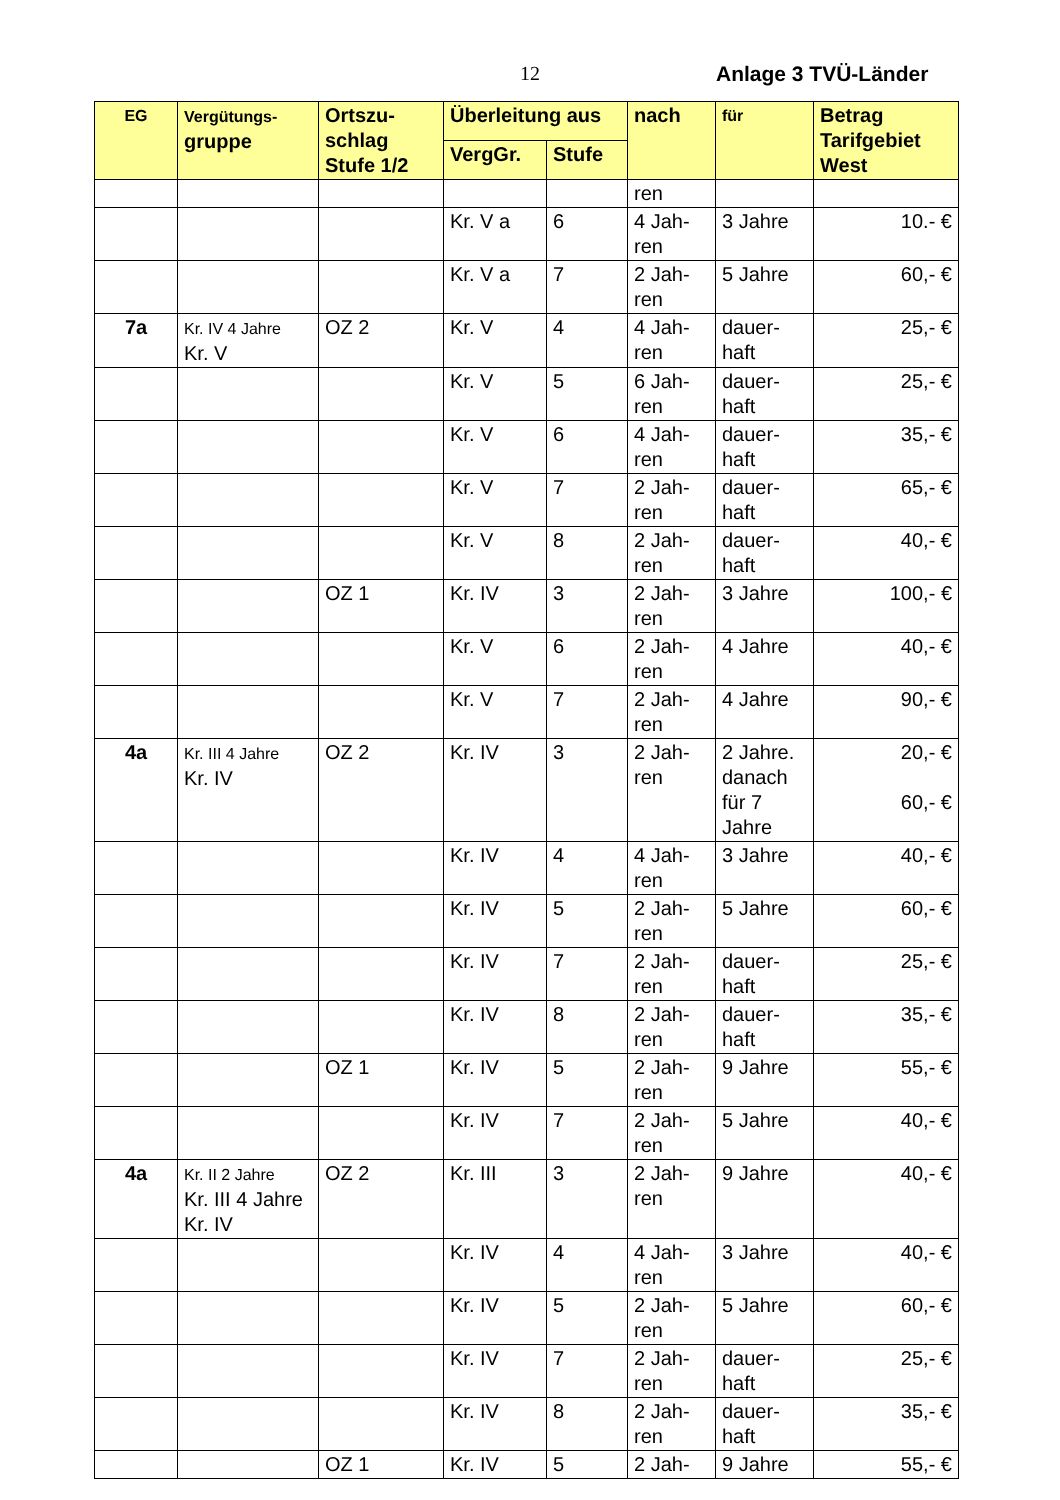12 Anlage 3 TVÜ-Länder
| EG | Vergütungs- gruppe | Ortszu- schlag Stufe 1/2 | Überleitung aus | | nach | für | Betrag Tarifgebiet West |
| --- | --- | --- | --- | --- | --- | --- | --- |
| | | | VergGr. | Stufe | | | |
| | | | | | ren | | |
| | | | Kr. V a | 6 | 4 Jah- ren | 3 Jahre | 10.- € |
| | | | Kr. V a | 7 | 2 Jah- ren | 5 Jahre | 60,- € |
| 7a | Kr. IV 4 Jahre Kr. V | OZ 2 | Kr. V | 4 | 4 Jah- ren | dauer- haft | 25,- € |
| | | | Kr. V | 5 | 6 Jah- ren | dauer- haft | 25,- € |
| | | | Kr. V | 6 | 4 Jah- ren | dauer- haft | 35,- € |
| | | | Kr. V | 7 | 2 Jah- ren | dauer- haft | 65,- € |
| | | | Kr. V | 8 | 2 Jah- ren | dauer- haft | 40,- € |
| | | OZ 1 | Kr. IV | 3 | 2 Jah- ren | 3 Jahre | 100,- € |
| | | | Kr. V | 6 | 2 Jah- ren | 4 Jahre | 40,- € |
| | | | Kr. V | 7 | 2 Jah- ren | 4 Jahre | 90,- € |
| 4a | Kr. III 4 Jahre Kr. IV | OZ 2 | Kr. IV | 3 | 2 Jah- ren | 2 Jahre. danach für 7 Jahre | 20,- € 60,- € |
| | | | Kr. IV | 4 | 4 Jah- ren | 3 Jahre | 40,- € |
| | | | Kr. IV | 5 | 2 Jah- ren | 5 Jahre | 60,- € |
| | | | Kr. IV | 7 | 2 Jah- ren | dauer- haft | 25,- € |
| | | | Kr. IV | 8 | 2 Jah- ren | dauer- haft | 35,- € |
| | | OZ 1 | Kr. IV | 5 | 2 Jah- ren | 9 Jahre | 55,- € |
| | | | Kr. IV | 7 | 2 Jah- ren | 5 Jahre | 40,- € |
| 4a | Kr. II 2 Jahre Kr. III 4 Jahre Kr. IV | OZ 2 | Kr. III | 3 | 2 Jah- ren | 9 Jahre | 40,- € |
| | | | Kr. IV | 4 | 4 Jah- ren | 3 Jahre | 40,- € |
| | | | Kr. IV | 5 | 2 Jah- ren | 5 Jahre | 60,- € |
| | | | Kr. IV | 7 | 2 Jah- ren | dauer- haft | 25,- € |
| | | | Kr. IV | 8 | 2 Jah- ren | dauer- haft | 35,- € |
| | | OZ 1 | Kr. IV | 5 | 2 Jah- | 9 Jahre | 55,- € |